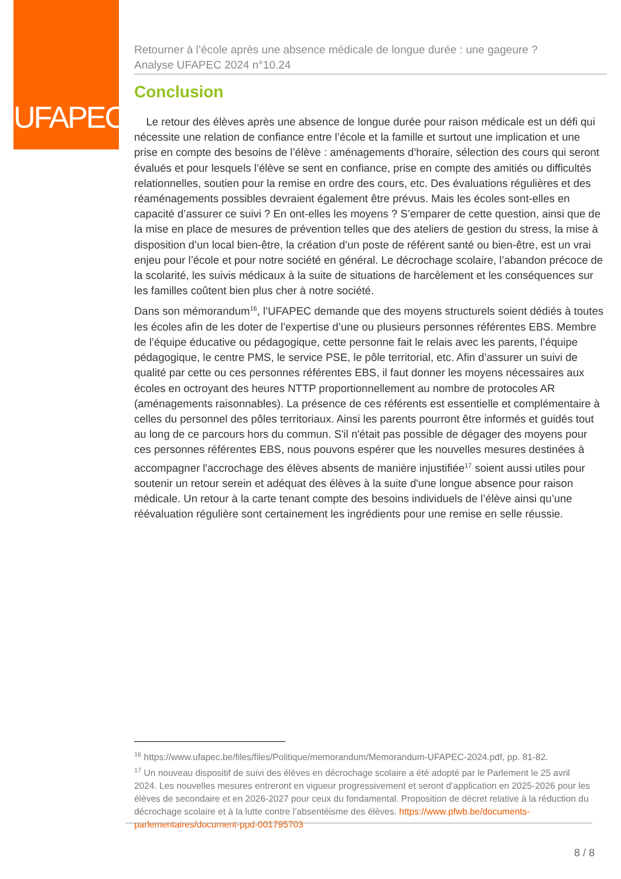UFAPEC
Retourner à l’école après une absence médicale de longue durée : une gageure ?
Analyse UFAPEC 2024 n°10.24
Conclusion
Le retour des élèves après une absence de longue durée pour raison médicale est un défi qui nécessite une relation de confiance entre l’école et la famille et surtout une implication et une prise en compte des besoins de l’élève : aménagements d’horaire, sélection des cours qui seront évalués et pour lesquels l’élève se sent en confiance, prise en compte des amitiés ou difficultés relationnelles, soutien pour la remise en ordre des cours, etc. Des évaluations régulières et des réaménagements possibles devraient également être prévus. Mais les écoles sont-elles en capacité d’assurer ce suivi ? En ont-elles les moyens ? S’emparer de cette question, ainsi que de la mise en place de mesures de prévention telles que des ateliers de gestion du stress, la mise à disposition d’un local bien-être, la création d’un poste de référent santé ou bien-être, est un vrai enjeu pour l’école et pour notre société en général. Le décrochage scolaire, l’abandon précoce de la scolarité, les suivis médicaux à la suite de situations de harcèlement et les conséquences sur les familles coûtent bien plus cher à notre société.
Dans son mémorandum<sup>16</sup>, l’UFAPEC demande que des moyens structurels soient dédiés à toutes les écoles afin de les doter de l’expertise d’une ou plusieurs personnes référentes EBS. Membre de l’équipe éducative ou pédagogique, cette personne fait le relais avec les parents, l’équipe pédagogique, le centre PMS, le service PSE, le pôle territorial, etc. Afin d’assurer un suivi de qualité par cette ou ces personnes référentes EBS, il faut donner les moyens nécessaires aux écoles en octroyant des heures NTTP proportionnellement au nombre de protocoles AR (aménagements raisonnables). La présence de ces référents est essentielle et complémentaire à celles du personnel des pôles territoriaux. Ainsi les parents pourront être informés et guidés tout au long de ce parcours hors du commun. S'il n'était pas possible de dégager des moyens pour ces personnes référentes EBS, nous pouvons espérer que les nouvelles mesures destinées à accompagner l'accrochage des élèves absents de manière injustifiée<sup>17</sup> soient aussi utiles pour soutenir un retour serein et adéquat des élèves à la suite d'une longue absence pour raison médicale. Un retour à la carte tenant compte des besoins individuels de l’élève ainsi qu’une réévaluation régulière sont certainement les ingrédients pour une remise en selle réussie.
<sup>16</sup> https://www.ufapec.be/files/files/Politique/memorandum/Memorandum-UFAPEC-2024.pdf, pp. 81-82.
<sup>17</sup> Un nouveau dispositif de suivi des élèves en décrochage scolaire a été adopté par le Parlement le 25 avril 2024. Les nouvelles mesures entreront en vigueur progressivement et seront d’application en 2025-2026 pour les élèves de secondaire et en 2026-2027 pour ceux du fondamental. Proposition de décret relative à la réduction du décrochage scolaire et à la lutte contre l’absentéisme des élèves. https://www.pfwb.be/documents-parlementaires/document-ppd-001795703
8 / 8